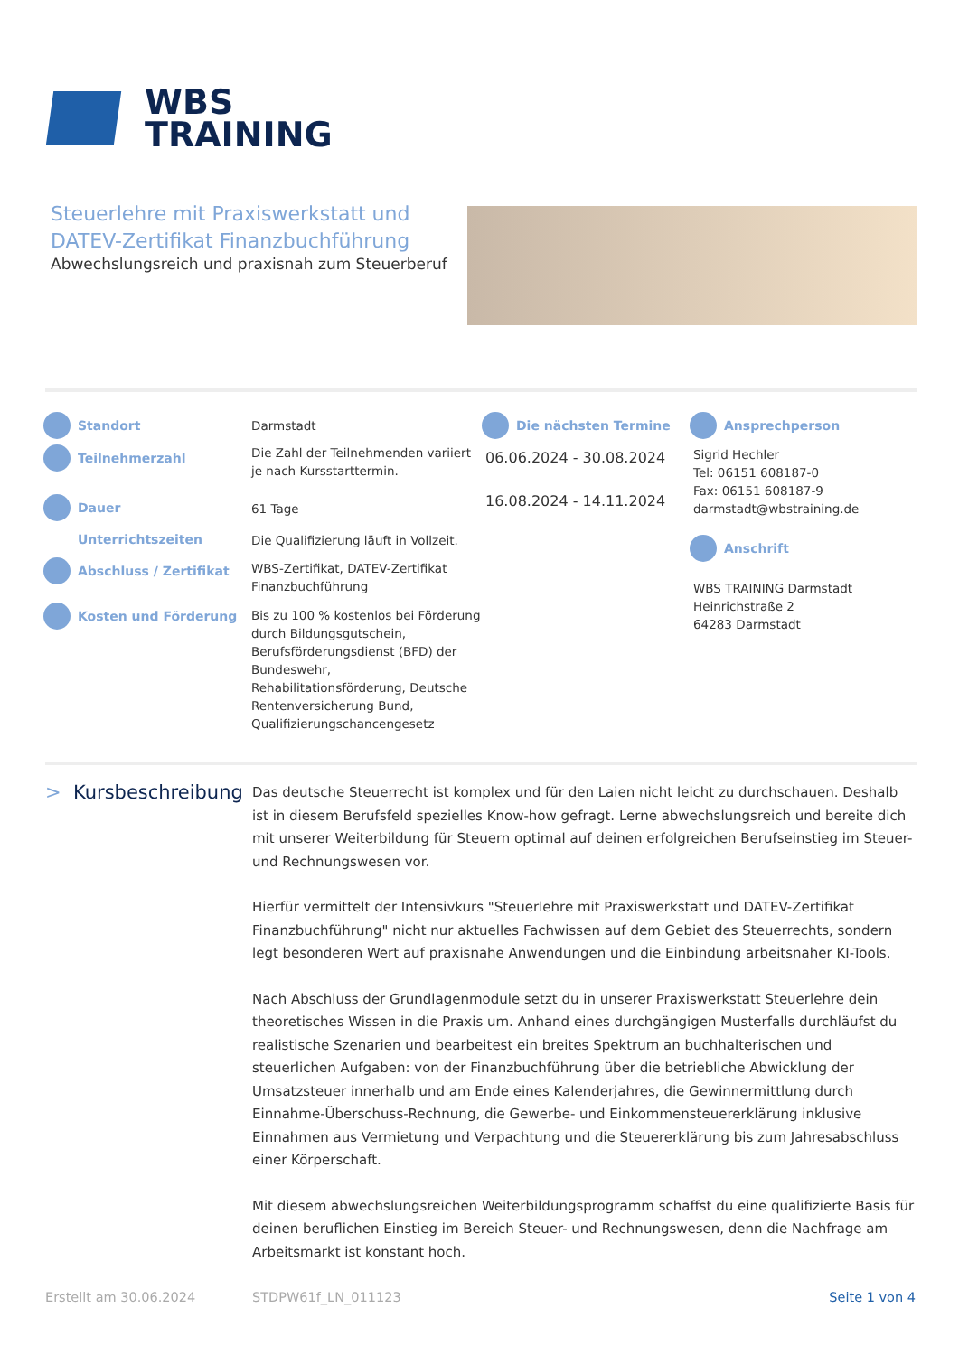WBS
TRAINING
Steuerlehre mit Praxiswerkstatt und DATEV-Zertifikat Finanzbuchführung
Abwechslungsreich und praxisnah zum Steuerberuf
Standort
Teilnehmerzahl
Dauer
Unterrichtszeiten
Abschluss / Zertifikat
Kosten und Förderung
Darmstadt
Die Zahl der Teilnehmenden variiert je nach Kursstarttermin.
61 Tage
Die Qualifizierung läuft in Vollzeit.
WBS-Zertifikat, DATEV-Zertifikat Finanzbuchführung
Bis zu 100 % kostenlos bei Förderung durch Bildungsgutschein, Berufsförderungsdienst (BFD) der Bundeswehr, Rehabilitationsförderung, Deutsche Rentenversicherung Bund, Qualifizierungschancengesetz
Die nächsten Termine
06.06.2024 - 30.08.2024
16.08.2024 - 14.11.2024
Ansprechperson
Sigrid Hechler
Tel: 06151 608187-0
Fax: 06151 608187-9
darmstadt@wbstraining.de
Anschrift
WBS TRAINING Darmstadt
Heinrichstraße 2
64283 Darmstadt
> Kursbeschreibung
Das deutsche Steuerrecht ist komplex und für den Laien nicht leicht zu durchschauen. Deshalb ist in diesem Berufsfeld spezielles Know-how gefragt. Lerne abwechslungsreich und bereite dich mit unserer Weiterbildung für Steuern optimal auf deinen erfolgreichen Berufseinstieg im Steuer- und Rechnungswesen vor.
Hierfür vermittelt der Intensivkurs "Steuerlehre mit Praxiswerkstatt und DATEV-Zertifikat Finanzbuchführung" nicht nur aktuelles Fachwissen auf dem Gebiet des Steuerrechts, sondern legt besonderen Wert auf praxisnahe Anwendungen und die Einbindung arbeitsnaher KI-Tools.
Nach Abschluss der Grundlagenmodule setzt du in unserer Praxiswerkstatt Steuerlehre dein theoretisches Wissen in die Praxis um. Anhand eines durchgängigen Musterfalls durchläufst du realistische Szenarien und bearbeitest ein breites Spektrum an buchhalterischen und steuerlichen Aufgaben: von der Finanzbuchführung über die betriebliche Abwicklung der Umsatzsteuer innerhalb und am Ende eines Kalenderjahres, die Gewinnermittlung durch Einnahme-Überschuss-Rechnung, die Gewerbe- und Einkommensteuererklärung inklusive Einnahmen aus Vermietung und Verpachtung und die Steuererklärung bis zum Jahresabschluss einer Körperschaft.
Mit diesem abwechslungsreichen Weiterbildungsprogramm schaffst du eine qualifizierte Basis für deinen beruflichen Einstieg im Bereich Steuer- und Rechnungswesen, denn die Nachfrage am Arbeitsmarkt ist konstant hoch.
Erstellt am 30.06.2024 STDPW61f_LN_011123 Seite 1 von 4